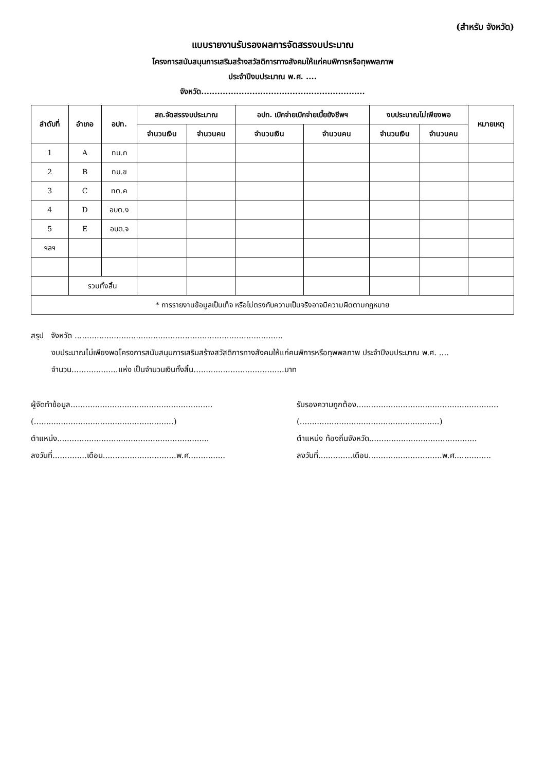(สำหรับ จังหวัด)
แบบรายงานรับรองผลการจัดสรรงบประมาณ
โครงการสนับสนุนการเสริมสร้างสวัสดิการทางสังคมให้แก่คนพิการหรือทุพพลภาพ
ประจำปีงบประมาณ พ.ศ. ....
จังหวัด.............................................................
| ลำดับที่ | อำเภอ | อปท. | สถ.จัดสรรงบประมาณ | | อปท. เบิกจ่ายเบิกจ่ายเบี้ยยังชีพฯ | | งบประมาณไม่เพียงพอ | | หมายเหตุ |
| --- | --- | --- | --- | --- | --- | --- | --- | --- | --- |
| | | | จำนวนเงิน | จำนวนคน | จำนวนเงิน | จำนวนคน | จำนวนเงิน | จำนวนคน | |
| 1 | A | ทน.ก | | | | | | | |
| 2 | B | ทม.ข | | | | | | | |
| 3 | C | ทต.ค | | | | | | | |
| 4 | D | อบต.ง | | | | | | | |
| 5 | E | อบต.จ | | | | | | | |
| ฯลฯ | | | | | | | | | |
| | รวมทั้งสิ้น | | | | | | | | |
| * การรายงานข้อมูลเป็นเท็จ หรือไม่ตรงกับความเป็นจริงอาจมีความผิดตามกฎหมาย | | | | | | | | | |
สรุป จังหวัด .....................................................................................
งบประมาณไม่เพียงพอโครงการสนับสนุนการเสริมสร้างสวัสดิการทางสังคมให้แก่คนพิการหรือทุพพลภาพ ประจำปีงบประมาณ พ.ศ. ....
จำนวน...................แห่ง เป็นจำนวนเงินทั้งสิ้น.....................................บาท
ผู้จัดทำข้อมูล..........................................................
(.........................................................)
ตำแหน่ง..............................................................
ลงวันที่..............เดือน..............................พ.ศ...............
รับรองความถูกต้อง..........................................................
(.........................................................)
ตำแหน่ง ท้องถิ่นจังหวัด............................................
ลงวันที่..............เดือน..............................พ.ศ...............